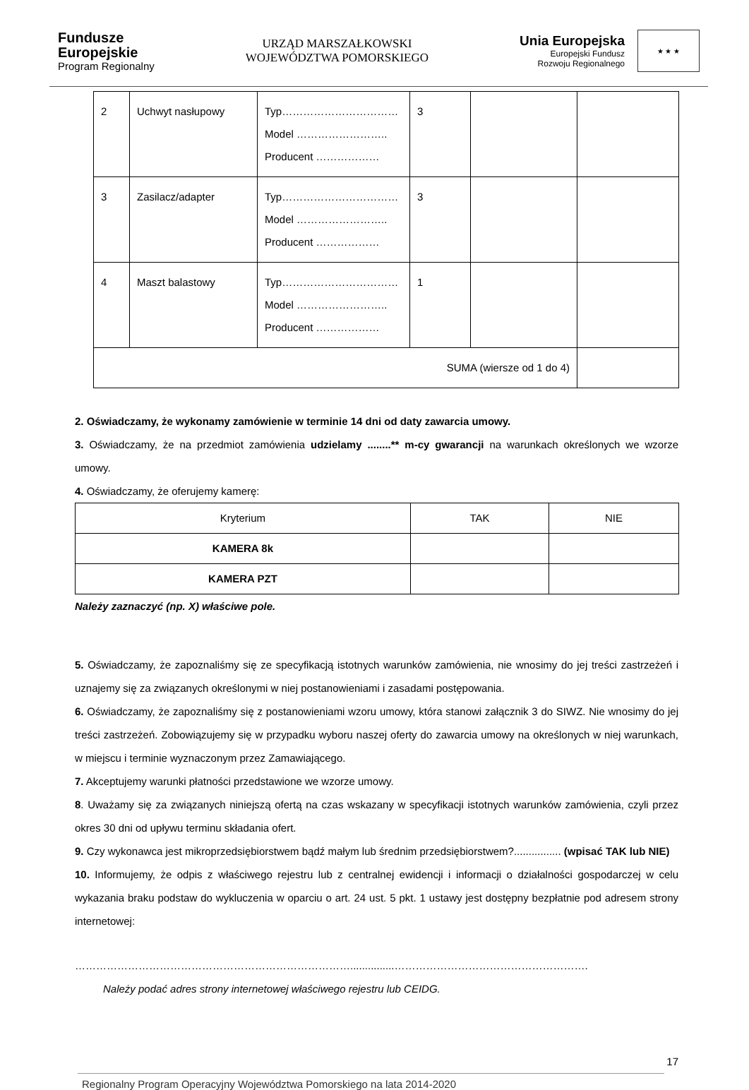Fundusze
Europejskie
Program Regionalny
URZĄD MARSZAŁKOWSKI
WOJEWÓDZTWA POMORSKIEGO
Unia Europejska
Europejski Fundusz
Rozwoju Regionalnego
★ ★ ★
| 2 | Uchwyt nasłupowy | Typ…………………………… Model …………………….. Producent ……………… | 3 | | |
| 3 | Zasilacz/adapter | Typ…………………………… Model …………………….. Producent ……………… | 3 | | |
| 4 | Maszt balastowy | Typ…………………………… Model …………………….. Producent ……………… | 1 | | |
| SUMA (wiersze od 1 do 4) | | | | | |
2. Oświadczamy, że wykonamy zamówienie w terminie 14 dni od daty zawarcia umowy.
3. Oświadczamy, że na przedmiot zamówienia udzielamy ........** m-cy gwarancji na warunkach określonych we wzorze umowy.
4. Oświadczamy, że oferujemy kamerę:
| Kryterium | TAK | NIE |
| KAMERA 8k | | |
| KAMERA PZT | | |
Należy zaznaczyć (np. X) właściwe pole.
5. Oświadczamy, że zapoznaliśmy się ze specyfikacją istotnych warunków zamówienia, nie wnosimy do jej treści zastrzeżeń i uznajemy się za związanych określonymi w niej postanowieniami i zasadami postępowania.
6. Oświadczamy, że zapoznaliśmy się z postanowieniami wzoru umowy, która stanowi załącznik 3 do SIWZ. Nie wnosimy do jej treści zastrzeżeń. Zobowiązujemy się w przypadku wyboru naszej oferty do zawarcia umowy na określonych w niej warunkach, w miejscu i terminie wyznaczonym przez Zamawiającego.
7. Akceptujemy warunki płatności przedstawione we wzorze umowy.
8. Uważamy się za związanych niniejszą ofertą na czas wskazany w specyfikacji istotnych warunków zamówienia, czyli przez okres 30 dni od upływu terminu składania ofert.
9. Czy wykonawca jest mikroprzedsiębiorstwem bądź małym lub średnim przedsiębiorstwem?................ (wpisać TAK lub NIE)
10. Informujemy, że odpis z właściwego rejestru lub z centralnej ewidencji i informacji o działalności gospodarczej w celu wykazania braku podstaw do wykluczenia w oparciu o art. 24 ust. 5 pkt. 1 ustawy jest dostępny bezpłatnie pod adresem strony internetowej:
……………………………………………………………………...............……………………………………………….
Należy podać adres strony internetowej właściwego rejestru lub CEIDG.
17
Regionalny Program Operacyjny Województwa Pomorskiego na lata 2014-2020